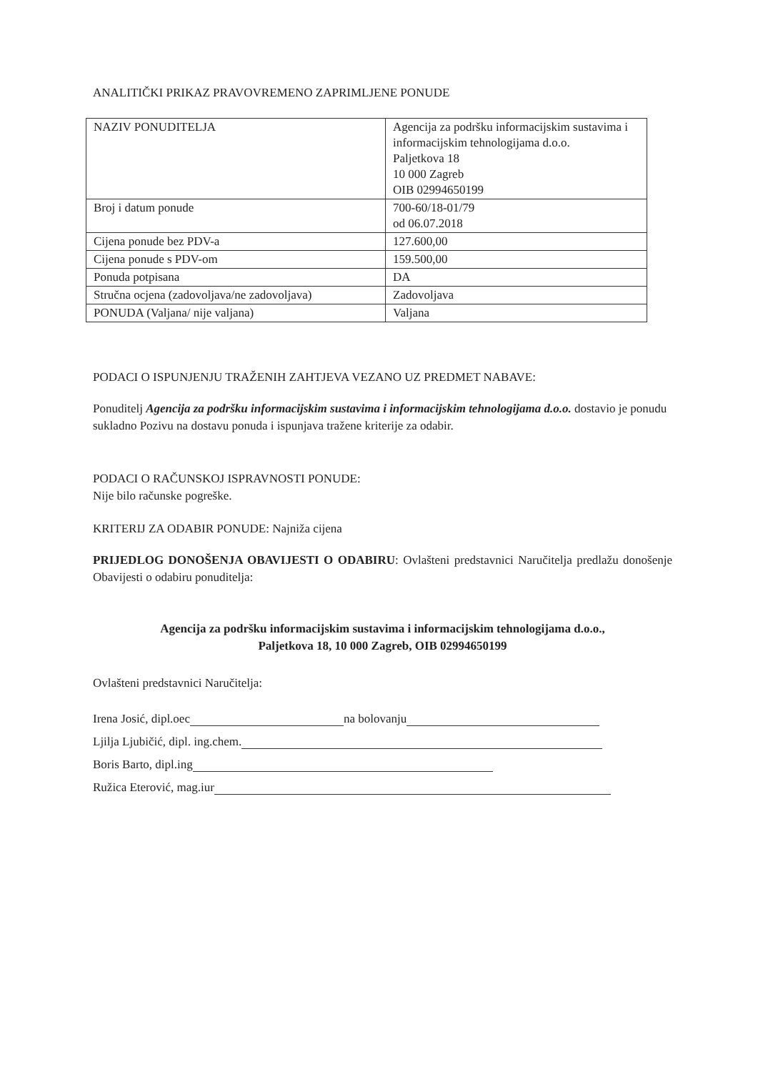ANALITIČKI PRIKAZ PRAVOVREMENO ZAPRIMLJENE PONUDE
| NAZIV PONUDITELJA | Agencija za podršku informacijskim sustavima i informacijskim tehnologijama d.o.o. Paljetkova 18 10 000 Zagreb OIB 02994650199 |
| Broj i datum ponude | 700-60/18-01/79 od 06.07.2018 |
| Cijena ponude bez PDV-a | 127.600,00 |
| Cijena ponude s PDV-om | 159.500,00 |
| Ponuda potpisana | DA |
| Stručna ocjena (zadovoljava/ne zadovoljava) | Zadovoljava |
| PONUDA (Valjana/ nije valjana) | Valjana |
PODACI O ISPUNJENJU TRAŽENIH ZAHTJEVA VEZANO UZ PREDMET NABAVE:
Ponuditelj Agencija za podršku informacijskim sustavima i informacijskim tehnologijama d.o.o. dostavio je ponudu sukladno Pozivu na dostavu ponuda i ispunjava tražene kriterije za odabir.
PODACI O RAČUNSKOJ ISPRAVNOSTI PONUDE:
Nije bilo računske pogreške.
KRITERIJ ZA ODABIR PONUDE: Najniža cijena
PRIJEDLOG DONOŠENJA OBAVIJESTI O ODABIRU: Ovlašteni predstavnici Naručitelja predlažu donošenje Obavijesti o odabiru ponuditelja:
Agencija za podršku informacijskim sustavima i informacijskim tehnologijama d.o.o.,
Paljetkova 18, 10 000 Zagreb, OIB 02994650199
Ovlašteni predstavnici Naručitelja:
Irena Josić, dipl.oec na bolovanju
Ljilja Ljubičić, dipl. ing.chem.
Boris Barto, dipl.ing
Ružica Eterović, mag.iur